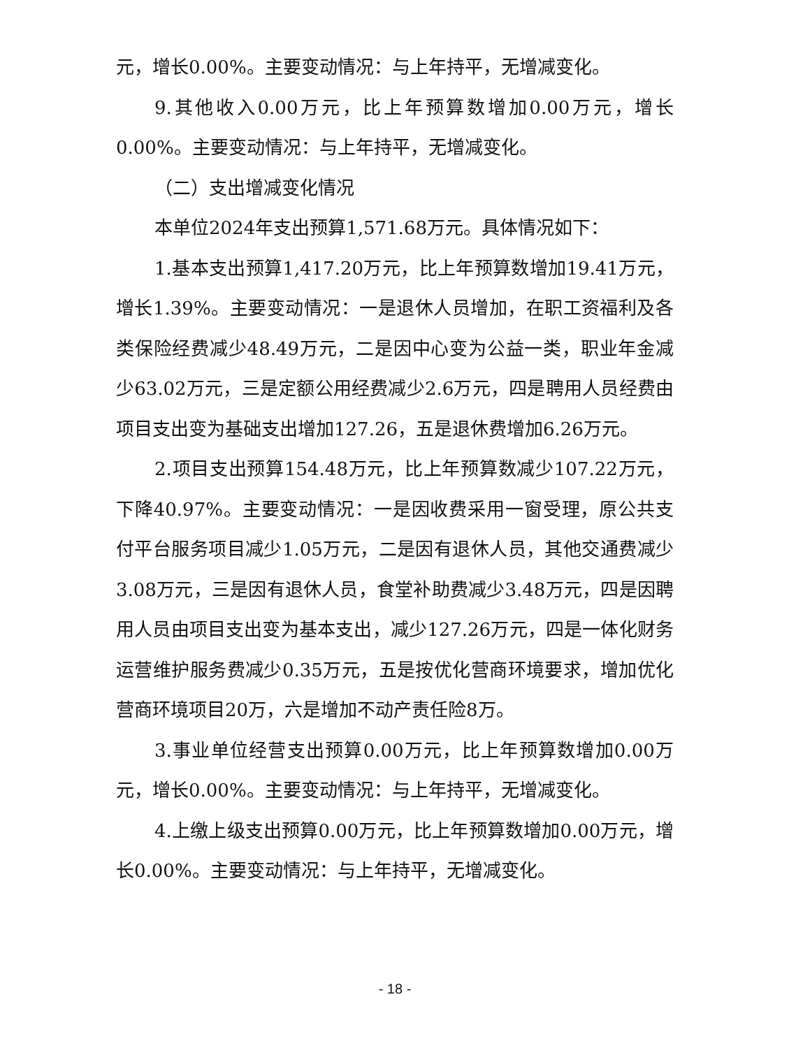元，增长0.00%。主要变动情况：与上年持平，无增减变化。
9.其他收入0.00万元，比上年预算数增加0.00万元，增长0.00%。主要变动情况：与上年持平，无增减变化。
（二）支出增减变化情况
本单位2024年支出预算1,571.68万元。具体情况如下：
1.基本支出预算1,417.20万元，比上年预算数增加19.41万元，增长1.39%。主要变动情况：一是退休人员增加，在职工资福利及各类保险经费减少48.49万元，二是因中心变为公益一类，职业年金减少63.02万元，三是定额公用经费减少2.6万元，四是聘用人员经费由项目支出变为基础支出增加127.26，五是退休费增加6.26万元。
2.项目支出预算154.48万元，比上年预算数减少107.22万元，下降40.97%。主要变动情况：一是因收费采用一窗受理，原公共支付平台服务项目减少1.05万元，二是因有退休人员，其他交通费减少3.08万元，三是因有退休人员，食堂补助费减少3.48万元，四是因聘用人员由项目支出变为基本支出，减少127.26万元，四是一体化财务运营维护服务费减少0.35万元，五是按优化营商环境要求，增加优化营商环境项目20万，六是增加不动产责任险8万。
3.事业单位经营支出预算0.00万元，比上年预算数增加0.00万元，增长0.00%。主要变动情况：与上年持平，无增减变化。
4.上缴上级支出预算0.00万元，比上年预算数增加0.00万元，增长0.00%。主要变动情况：与上年持平，无增减变化。
- 18 -